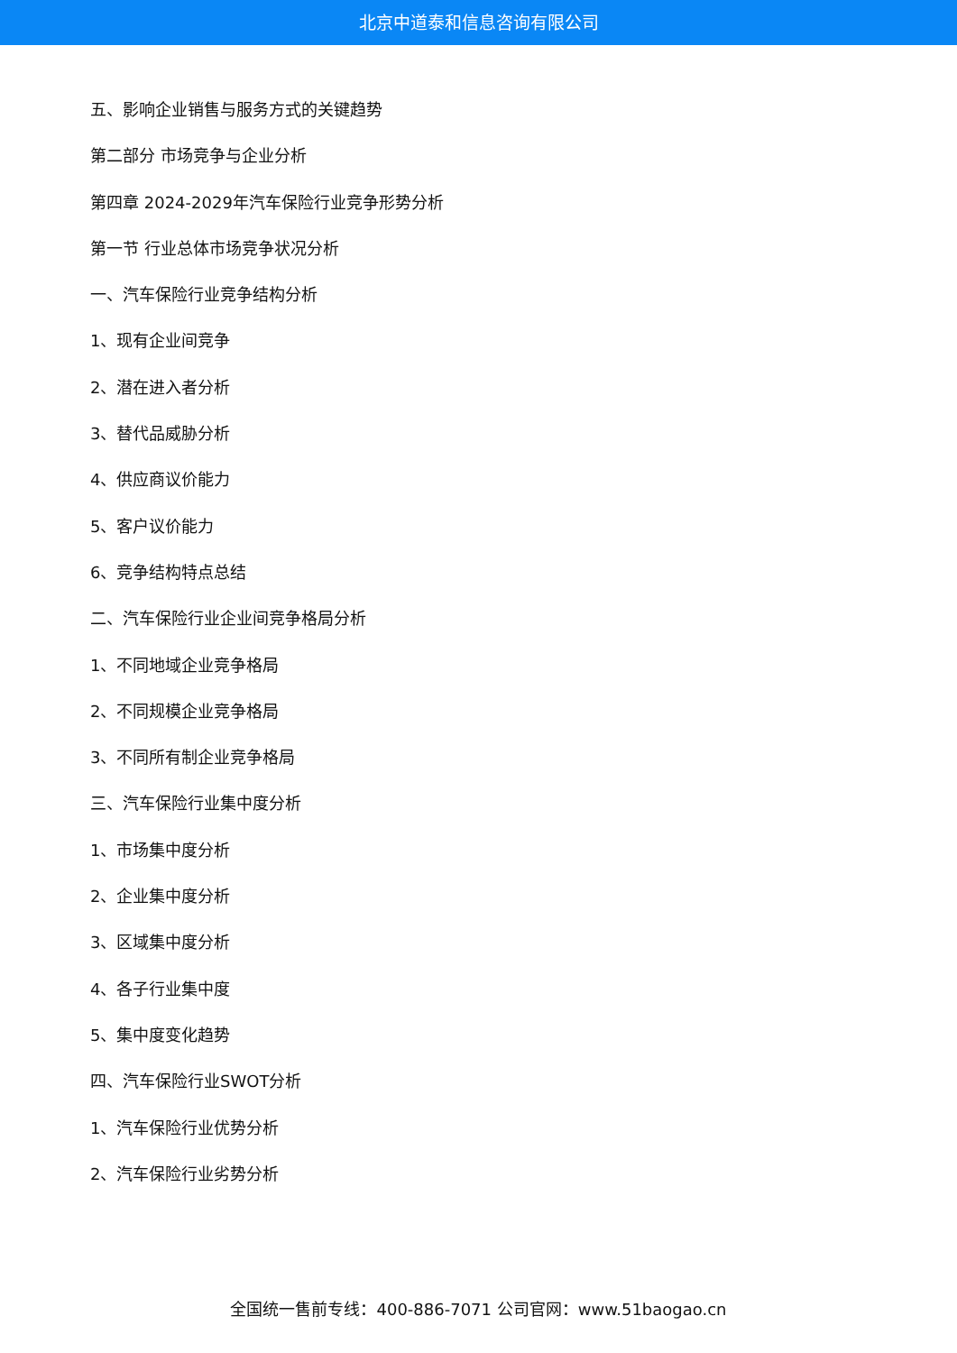北京中道泰和信息咨询有限公司
五、影响企业销售与服务方式的关键趋势
第二部分 市场竞争与企业分析
第四章 2024-2029年汽车保险行业竞争形势分析
第一节 行业总体市场竞争状况分析
一、汽车保险行业竞争结构分析
1、现有企业间竞争
2、潜在进入者分析
3、替代品威胁分析
4、供应商议价能力
5、客户议价能力
6、竞争结构特点总结
二、汽车保险行业企业间竞争格局分析
1、不同地域企业竞争格局
2、不同规模企业竞争格局
3、不同所有制企业竞争格局
三、汽车保险行业集中度分析
1、市场集中度分析
2、企业集中度分析
3、区域集中度分析
4、各子行业集中度
5、集中度变化趋势
四、汽车保险行业SWOT分析
1、汽车保险行业优势分析
2、汽车保险行业劣势分析
全国统一售前专线：400-886-7071 公司官网：www.51baogao.cn